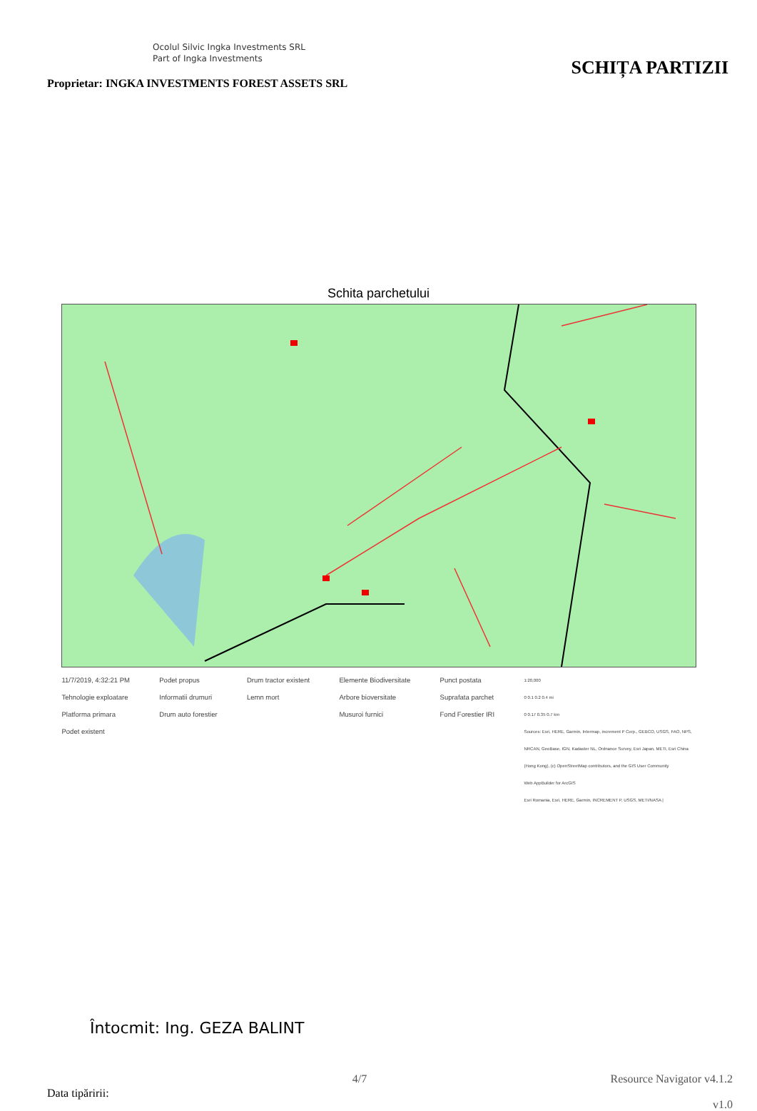Ocolul Silvic Ingka Investments SRL
Part of Ingka Investments
Proprietar: INGKA INVESTMENTS FOREST ASSETS SRL
SCHIȚA PARTIZII
Schita parchetului
11/7/2019, 4:32:21 PM
Tehnologie exploatare
Platforma primara
Podet existent
Podet propus
Informatii drumuri
Drum auto forestier
Drum tractor existent
Lemn mort
Elemente Biodiversitate
Arbore bioversitate
Musuroi furnici
Punct postata
Suprafata parchet
Fond Forestier IRI
1:20,000
0 0.1 0.2 0.4 mi
0 0.17 0.35 0.7 km
Sources: Esri, HERE, Garmin, Intermap, increment P Corp., GEBCO, USGS, FAO, NPS, NRCAN, GeoBase, IGN, Kadaster NL, Ordnance Survey, Esri Japan, METI, Esri China (Hong Kong), (c) OpenStreetMap contributors, and the GIS User Community
Web AppBuilder for ArcGIS
Esri Romania, Esri, HERE, Garmin, INCREMENT P, USGS, METI/NASA |
Întocmit: Ing. GEZA BALINT
Data tipăririi:
4/7 Resource Navigator v4.1.2
v1.0